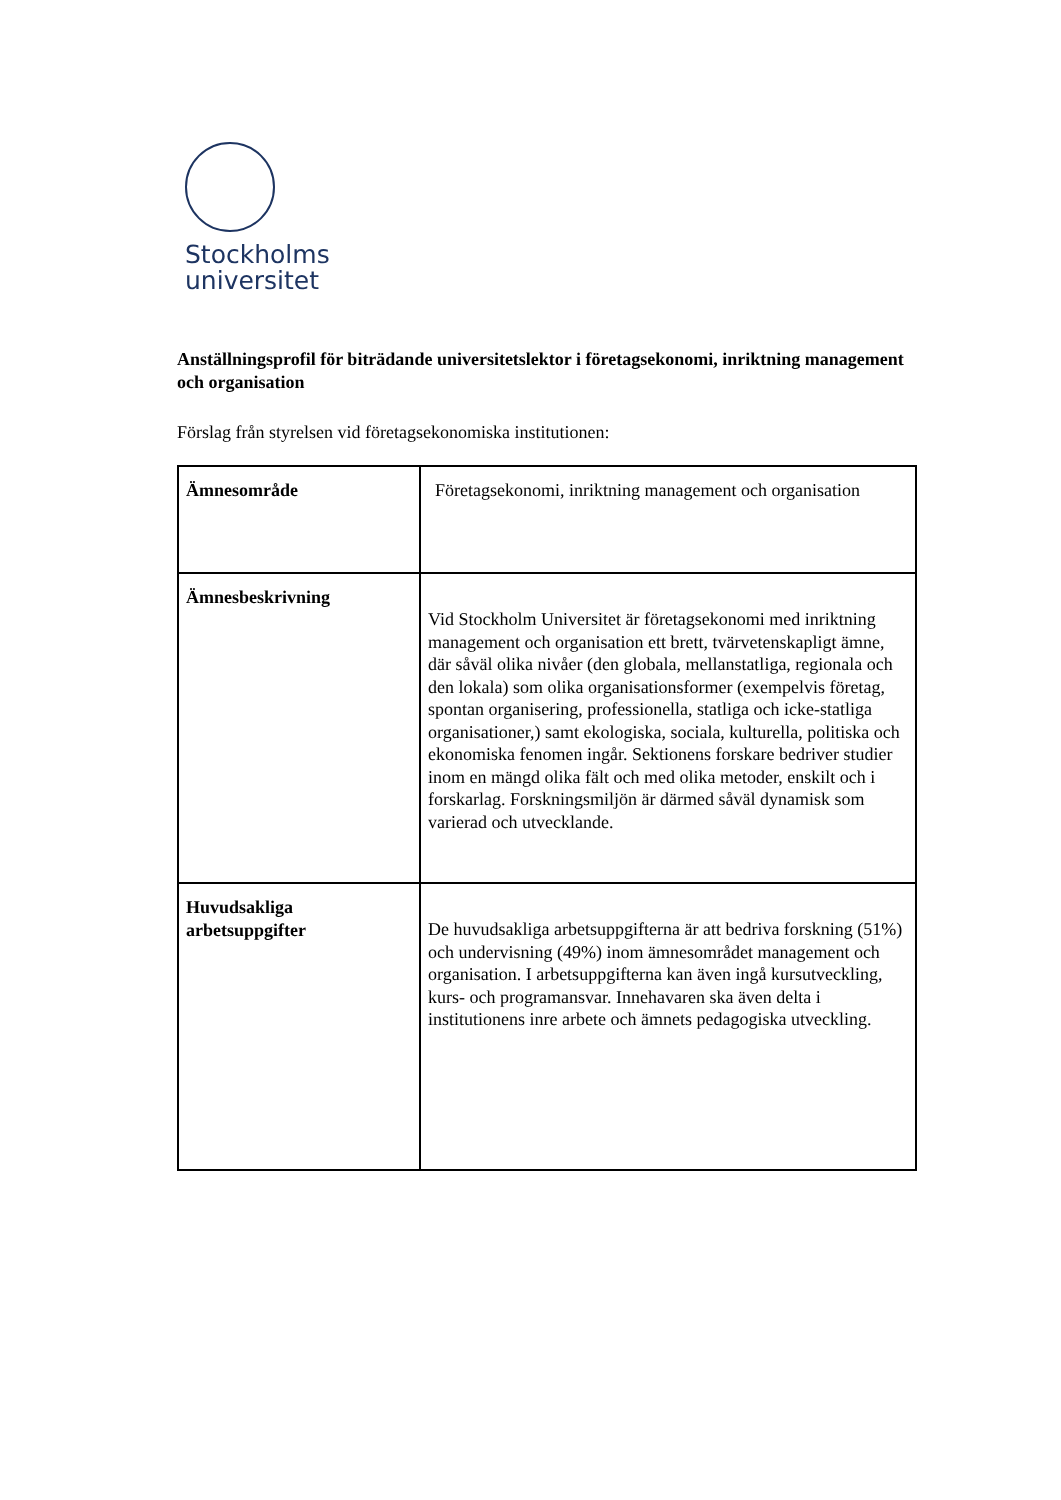Stockholms
universitet
Anställningsprofil för biträdande universitetslektor i företagsekonomi, inriktning management och organisation
Förslag från styrelsen vid företagsekonomiska institutionen:
| Ämnesområde | Företagsekonomi, inriktning management och organisation |
| Ämnesbeskrivning | Vid Stockholm Universitet är företagsekonomi med inriktning management och organisation ett brett, tvärvetenskapligt ämne, där såväl olika nivåer (den globala, mellanstatliga, regionala och den lokala) som olika organisationsformer (exempelvis företag, spontan organisering, professionella, statliga och icke-statliga organisationer,) samt ekologiska, sociala, kulturella, politiska och ekonomiska fenomen ingår. Sektionens forskare bedriver studier inom en mängd olika fält och med olika metoder, enskilt och i forskarlag. Forskningsmiljön är därmed såväl dynamisk som varierad och utvecklande. |
| Huvudsakliga arbetsuppgifter | De huvudsakliga arbetsuppgifterna är att bedriva forskning (51%) och undervisning (49%) inom ämnesområdet management och organisation. I arbetsuppgifterna kan även ingå kursutveckling, kurs- och programansvar. Innehavaren ska även delta i institutionens inre arbete och ämnets pedagogiska utveckling. |